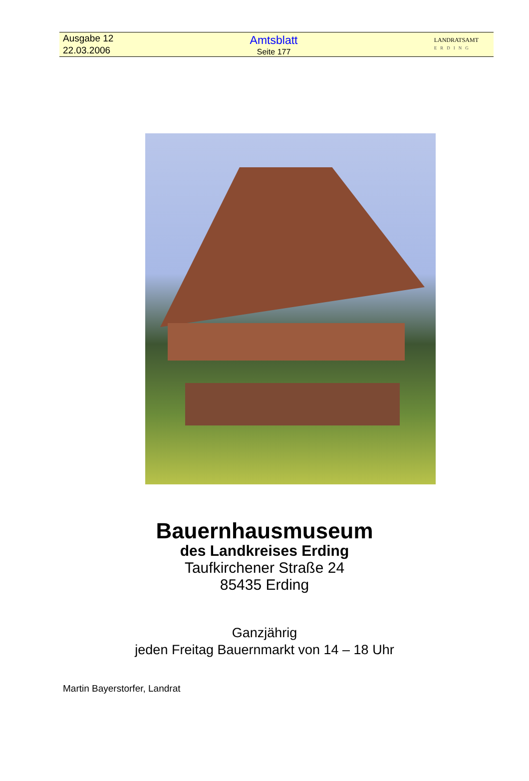Ausgabe 12
22.03.2006
Amtsblatt
Seite 177
LANDRATSAMT
ERDING
Bauernhausmuseum
des Landkreises Erding
Taufkirchener Straße 24
85435 Erding
Ganzjährig
jeden Freitag Bauernmarkt von 14 – 18 Uhr
Martin Bayerstorfer, Landrat